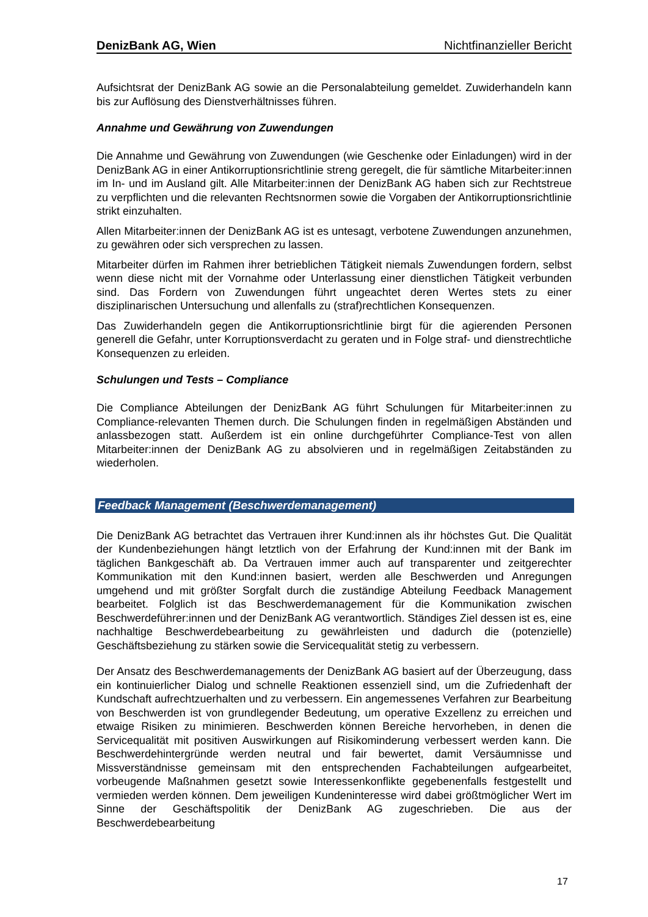DenizBank AG, Wien Nichtfinanzieller Bericht
Aufsichtsrat der DenizBank AG sowie an die Personalabteilung gemeldet. Zuwiderhandeln kann bis zur Auflösung des Dienstverhältnisses führen.
Annahme und Gewährung von Zuwendungen
Die Annahme und Gewährung von Zuwendungen (wie Geschenke oder Einladungen) wird in der DenizBank AG in einer Antikorruptionsrichtlinie streng geregelt, die für sämtliche Mitarbeiter:innen im In- und im Ausland gilt. Alle Mitarbeiter:innen der DenizBank AG haben sich zur Rechtstreue zu verpflichten und die relevanten Rechtsnormen sowie die Vorgaben der Antikorruptionsrichtlinie strikt einzuhalten.
Allen Mitarbeiter:innen der DenizBank AG ist es untesagt, verbotene Zuwendungen anzunehmen, zu gewähren oder sich versprechen zu lassen.
Mitarbeiter dürfen im Rahmen ihrer betrieblichen Tätigkeit niemals Zuwendungen fordern, selbst wenn diese nicht mit der Vornahme oder Unterlassung einer dienstlichen Tätigkeit verbunden sind. Das Fordern von Zuwendungen führt ungeachtet deren Wertes stets zu einer disziplinarischen Untersuchung und allenfalls zu (straf)rechtlichen Konsequenzen.
Das Zuwiderhandeln gegen die Antikorruptionsrichtlinie birgt für die agierenden Personen generell die Gefahr, unter Korruptionsverdacht zu geraten und in Folge straf- und dienstrechtliche Konsequenzen zu erleiden.
Schulungen und Tests – Compliance
Die Compliance Abteilungen der DenizBank AG führt Schulungen für Mitarbeiter:innen zu Compliance-relevanten Themen durch. Die Schulungen finden in regelmäßigen Abständen und anlassbezogen statt. Außerdem ist ein online durchgeführter Compliance-Test von allen Mitarbeiter:innen der DenizBank AG zu absolvieren und in regelmäßigen Zeitabständen zu wiederholen.
Feedback Management (Beschwerdemanagement)
Die DenizBank AG betrachtet das Vertrauen ihrer Kund:innen als ihr höchstes Gut. Die Qualität der Kundenbeziehungen hängt letztlich von der Erfahrung der Kund:innen mit der Bank im täglichen Bankgeschäft ab. Da Vertrauen immer auch auf transparenter und zeitgerechter Kommunikation mit den Kund:innen basiert, werden alle Beschwerden und Anregungen umgehend und mit größter Sorgfalt durch die zuständige Abteilung Feedback Management bearbeitet. Folglich ist das Beschwerdemanagement für die Kommunikation zwischen Beschwerdeführer:innen und der DenizBank AG verantwortlich. Ständiges Ziel dessen ist es, eine nachhaltige Beschwerdebearbeitung zu gewährleisten und dadurch die (potenzielle) Geschäftsbeziehung zu stärken sowie die Servicequalität stetig zu verbessern.
Der Ansatz des Beschwerdemanagements der DenizBank AG basiert auf der Überzeugung, dass ein kontinuierlicher Dialog und schnelle Reaktionen essenziell sind, um die Zufriedenhaft der Kundschaft aufrechtzuerhalten und zu verbessern. Ein angemessenes Verfahren zur Bearbeitung von Beschwerden ist von grundlegender Bedeutung, um operative Exzellenz zu erreichen und etwaige Risiken zu minimieren. Beschwerden können Bereiche hervorheben, in denen die Servicequalität mit positiven Auswirkungen auf Risikominderung verbessert werden kann. Die Beschwerdehintergründe werden neutral und fair bewertet, damit Versäumnisse und Missverständnisse gemeinsam mit den entsprechenden Fachabteilungen aufgearbeitet, vorbeugende Maßnahmen gesetzt sowie Interessenkonflikte gegebenenfalls festgestellt und vermieden werden können. Dem jeweiligen Kundeninteresse wird dabei größtmöglicher Wert im Sinne der Geschäftspolitik der DenizBank AG zugeschrieben. Die aus der Beschwerdebearbeitung
17